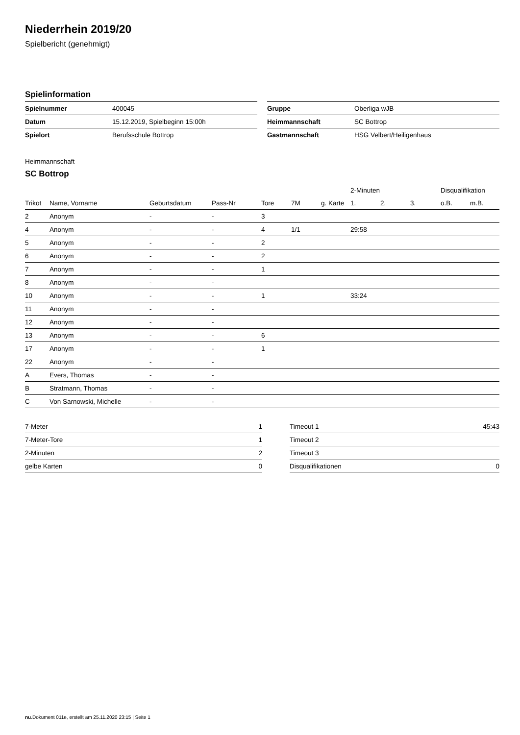Niederrhein 2019/20
Spielbericht (genehmigt)
Spielinformation
| Spielnummer | 400045 |
| Datum | 15.12.2019, Spielbeginn 15:00h |
| Spielort | Berufsschule Bottrop |
| Gruppe | Oberliga wJB |
| Heimmannschaft | SC Bottrop |
| Gastmannschaft | HSG Velbert/Heiligenhaus |
Heimmannschaft
SC Bottrop
| | | | | | | | 2-Minuten | | | Disqualifikation | |
| --- | --- | --- | --- | --- | --- | --- | --- | --- | --- | --- | --- |
| Trikot | Name, Vorname | Geburtsdatum | Pass-Nr | Tore | 7M | g. Karte | 1. | 2. | 3. | o.B. | m.B. |
| 2 | Anonym | - | - | 3 | | | | | | | |
| 4 | Anonym | - | - | 4 | 1/1 | | 29:58 | | | | |
| 5 | Anonym | - | - | 2 | | | | | | | |
| 6 | Anonym | - | - | 2 | | | | | | | |
| 7 | Anonym | - | - | 1 | | | | | | | |
| 8 | Anonym | - | - | | | | | | | | |
| 10 | Anonym | - | - | 1 | | | 33:24 | | | | |
| 11 | Anonym | - | - | | | | | | | | |
| 12 | Anonym | - | - | | | | | | | | |
| 13 | Anonym | - | - | 6 | | | | | | | |
| 17 | Anonym | - | - | 1 | | | | | | | |
| 22 | Anonym | - | - | | | | | | | | |
| A | Evers, Thomas | - | - | | | | | | | | |
| B | Stratmann, Thomas | - | - | | | | | | | | |
| C | Von Sarnowski, Michelle | - | - | | | | | | | | |
| 7-Meter | 1 |
| 7-Meter-Tore | 1 |
| 2-Minuten | 2 |
| gelbe Karten | 0 |
| Timeout 1 | 45:43 |
| Timeout 2 | |
| Timeout 3 | |
| Disqualifikationen | 0 |
nu.Dokument 011e, erstellt am 25.11.2020 23:15 | Seite 1